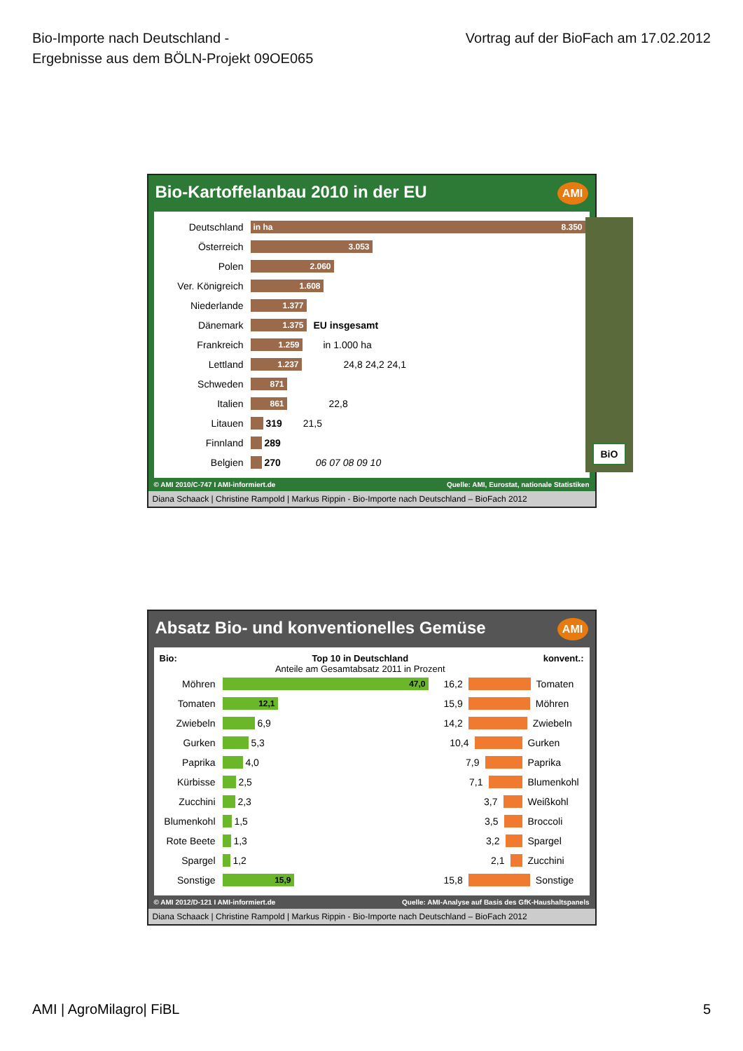Bio-Importe nach Deutschland -
Ergebnisse aus dem BÖLN-Projekt 09OE065
Vortrag auf der BioFach am 17.02.2012
Bio-Kartoffelanbau 2010 in der EU AMI
Deutschland
in ha 8.350
Österreich
3.053
Polen
2.060
Ver. Königreich
1.608
Niederlande
1.377
Dänemark
1.375
EU insgesamt
Frankreich
1.259
in 1.000 ha
Lettland
1.237
24,8 24,2 24,1
Schweden
871
Italien
861
22,8
Litauen 319 21,5
Finnland 289
Belgien 270 06 07 08 09 10
BiO
© AMI 2010/C-747 I AMI-informiert.de Quelle: AMI, Eurostat, nationale Statistiken
Diana Schaack | Christine Rampold | Markus Rippin - Bio-Importe nach Deutschland – BioFach 2012
Absatz Bio- und konventionelles Gemüse AMI
Bio: Top 10 in Deutschland
Anteile am Gesamtabsatz 2011 in Prozent konvent.:
Möhren
47,0
Tomaten
12,1
Zwiebeln
6,9
Gurken
5,3
Paprika
4,0
Kürbisse
2,5
Zucchini
2,3
Blumenkohl
1,5
Rote Beete
1,3
Spargel
1,2
Sonstige
15,9
16,2
Tomaten
15,9
Möhren
14,2
Zwiebeln
10,4
Gurken
7,9
Paprika
7,1
Blumenkohl
3,7
Weißkohl
3,5
Broccoli
3,2
Spargel
2,1
Zucchini
15,8
Sonstige
© AMI 2012/D-121 I AMI-informiert.de Quelle: AMI-Analyse auf Basis des GfK-Haushaltspanels
Diana Schaack | Christine Rampold | Markus Rippin - Bio-Importe nach Deutschland – BioFach 2012
AMI | AgroMilagro| FiBL 5